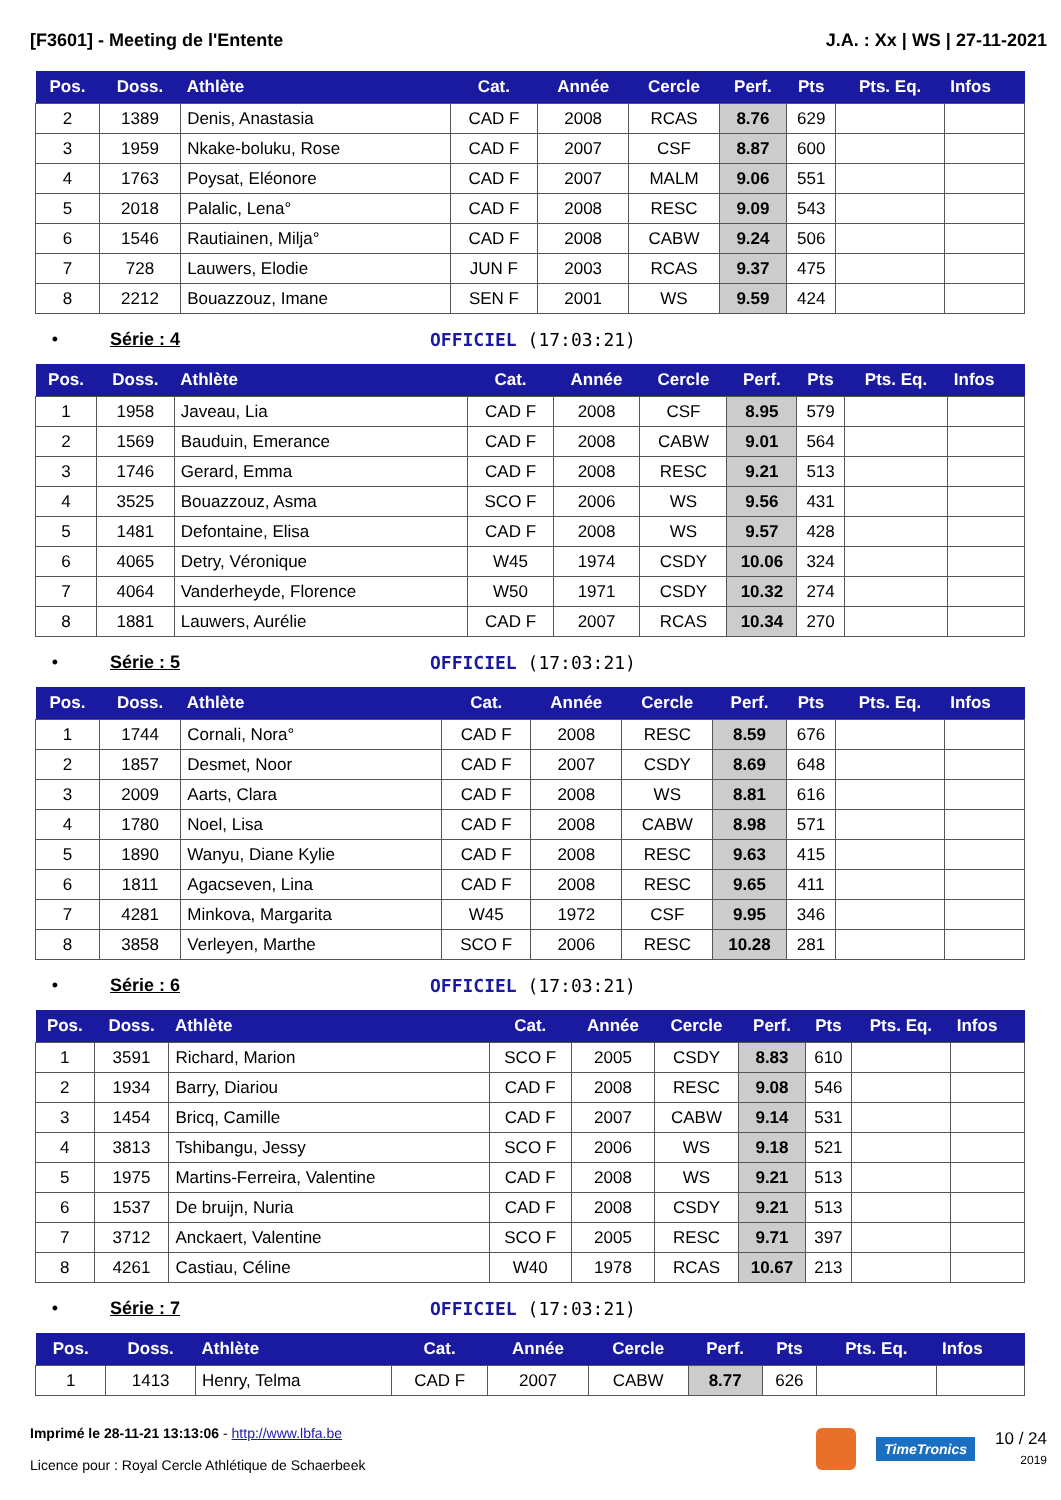[F3601] - Meeting de l'Entente J.A. : Xx | WS | 27-11-2021
| Pos. | Doss. | Athlète | Cat. | Année | Cercle | Perf. | Pts | Pts. Eq. | Infos |
| --- | --- | --- | --- | --- | --- | --- | --- | --- | --- |
| 2 | 1389 | Denis, Anastasia | CAD F | 2008 | RCAS | 8.76 | 629 | | |
| 3 | 1959 | Nkake-boluku, Rose | CAD F | 2007 | CSF | 8.87 | 600 | | |
| 4 | 1763 | Poysat, Eléonore | CAD F | 2007 | MALM | 9.06 | 551 | | |
| 5 | 2018 | Palalic, Lena° | CAD F | 2008 | RESC | 9.09 | 543 | | |
| 6 | 1546 | Rautiainen, Milja° | CAD F | 2008 | CABW | 9.24 | 506 | | |
| 7 | 728 | Lauwers, Elodie | JUN F | 2003 | RCAS | 9.37 | 475 | | |
| 8 | 2212 | Bouazzouz, Imane | SEN F | 2001 | WS | 9.59 | 424 | | |
• Série : 4 OFFICIEL (17:03:21)
| Pos. | Doss. | Athlète | Cat. | Année | Cercle | Perf. | Pts | Pts. Eq. | Infos |
| --- | --- | --- | --- | --- | --- | --- | --- | --- | --- |
| 1 | 1958 | Javeau, Lia | CAD F | 2008 | CSF | 8.95 | 579 | | |
| 2 | 1569 | Bauduin, Emerance | CAD F | 2008 | CABW | 9.01 | 564 | | |
| 3 | 1746 | Gerard, Emma | CAD F | 2008 | RESC | 9.21 | 513 | | |
| 4 | 3525 | Bouazzouz, Asma | SCO F | 2006 | WS | 9.56 | 431 | | |
| 5 | 1481 | Defontaine, Elisa | CAD F | 2008 | WS | 9.57 | 428 | | |
| 6 | 4065 | Detry, Véronique | W45 | 1974 | CSDY | 10.06 | 324 | | |
| 7 | 4064 | Vanderheyde, Florence | W50 | 1971 | CSDY | 10.32 | 274 | | |
| 8 | 1881 | Lauwers, Aurélie | CAD F | 2007 | RCAS | 10.34 | 270 | | |
• Série : 5 OFFICIEL (17:03:21)
| Pos. | Doss. | Athlète | Cat. | Année | Cercle | Perf. | Pts | Pts. Eq. | Infos |
| --- | --- | --- | --- | --- | --- | --- | --- | --- | --- |
| 1 | 1744 | Cornali, Nora° | CAD F | 2008 | RESC | 8.59 | 676 | | |
| 2 | 1857 | Desmet, Noor | CAD F | 2007 | CSDY | 8.69 | 648 | | |
| 3 | 2009 | Aarts, Clara | CAD F | 2008 | WS | 8.81 | 616 | | |
| 4 | 1780 | Noel, Lisa | CAD F | 2008 | CABW | 8.98 | 571 | | |
| 5 | 1890 | Wanyu, Diane Kylie | CAD F | 2008 | RESC | 9.63 | 415 | | |
| 6 | 1811 | Agacseven, Lina | CAD F | 2008 | RESC | 9.65 | 411 | | |
| 7 | 4281 | Minkova, Margarita | W45 | 1972 | CSF | 9.95 | 346 | | |
| 8 | 3858 | Verleyen, Marthe | SCO F | 2006 | RESC | 10.28 | 281 | | |
• Série : 6 OFFICIEL (17:03:21)
| Pos. | Doss. | Athlète | Cat. | Année | Cercle | Perf. | Pts | Pts. Eq. | Infos |
| --- | --- | --- | --- | --- | --- | --- | --- | --- | --- |
| 1 | 3591 | Richard, Marion | SCO F | 2005 | CSDY | 8.83 | 610 | | |
| 2 | 1934 | Barry, Diariou | CAD F | 2008 | RESC | 9.08 | 546 | | |
| 3 | 1454 | Bricq, Camille | CAD F | 2007 | CABW | 9.14 | 531 | | |
| 4 | 3813 | Tshibangu, Jessy | SCO F | 2006 | WS | 9.18 | 521 | | |
| 5 | 1975 | Martins-Ferreira, Valentine | CAD F | 2008 | WS | 9.21 | 513 | | |
| 6 | 1537 | De bruijn, Nuria | CAD F | 2008 | CSDY | 9.21 | 513 | | |
| 7 | 3712 | Anckaert, Valentine | SCO F | 2005 | RESC | 9.71 | 397 | | |
| 8 | 4261 | Castiau, Céline | W40 | 1978 | RCAS | 10.67 | 213 | | |
• Série : 7 OFFICIEL (17:03:21)
| Pos. | Doss. | Athlète | Cat. | Année | Cercle | Perf. | Pts | Pts. Eq. | Infos |
| --- | --- | --- | --- | --- | --- | --- | --- | --- | --- |
| 1 | 1413 | Henry, Telma | CAD F | 2007 | CABW | 8.77 | 626 | | |
Imprimé le 28-11-21 13:13:06 - http://www.lbfa.be
Licence pour : Royal Cercle Athlétique de Schaerbeek
TimeTronics 10 / 24
2019